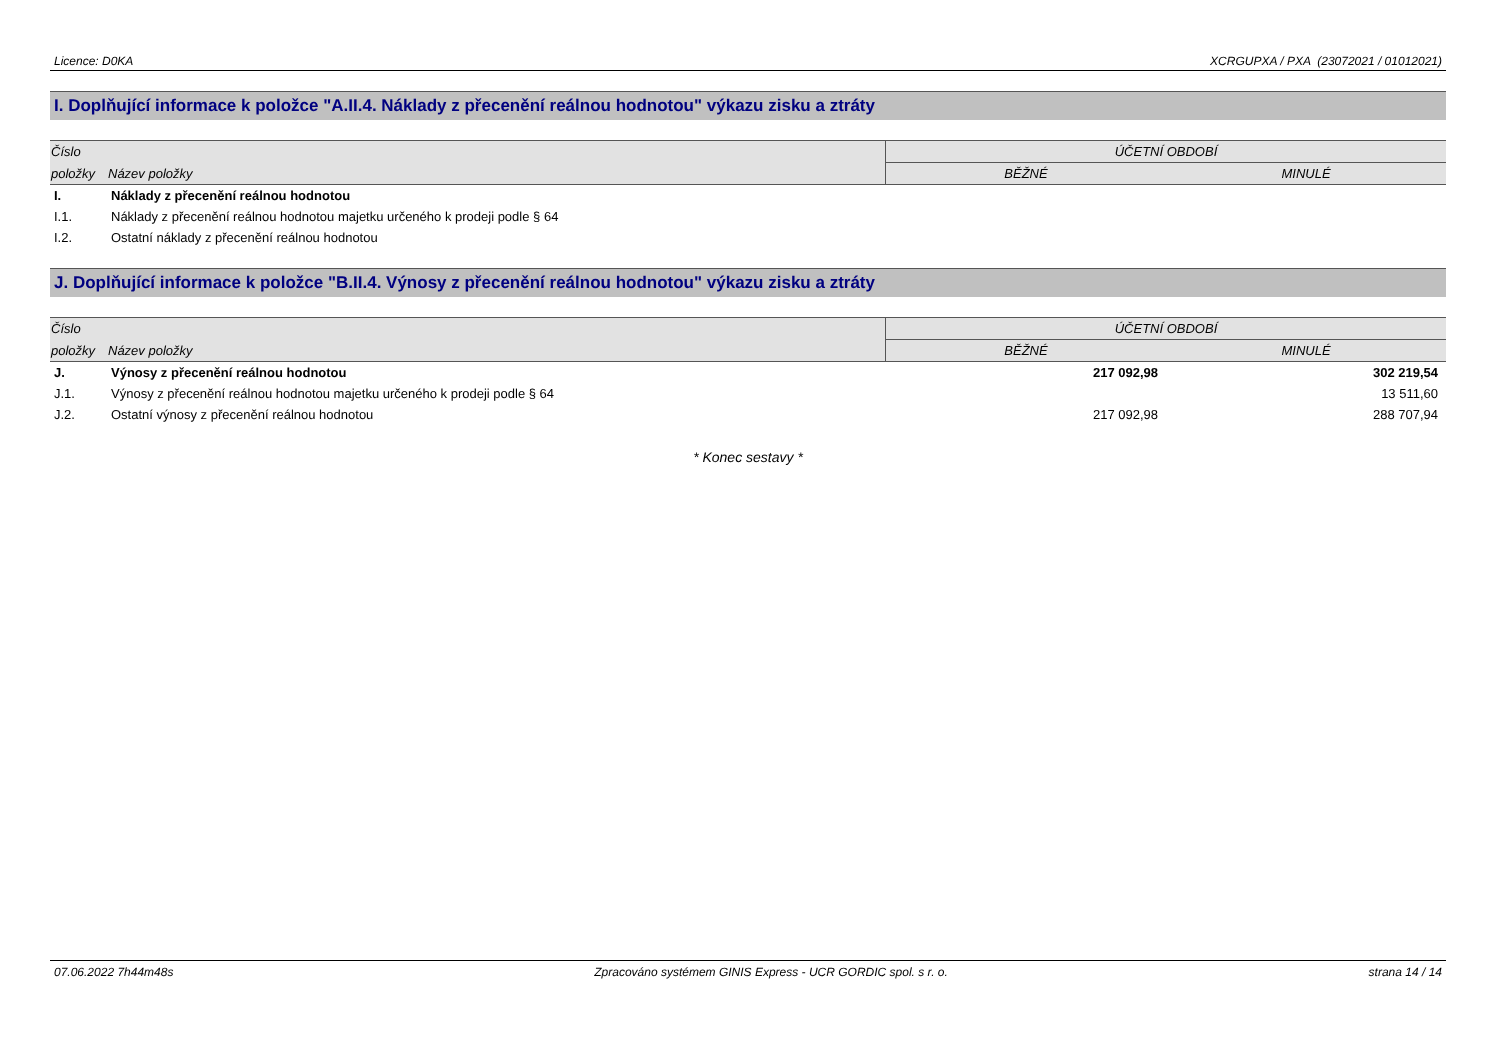Licence: D0KA XCRGUPXA / PXA (23072021 / 01012021)
I. Doplňující informace k položce "A.II.4. Náklady z přecenění reálnou hodnotou" výkazu zisku a ztráty
| Číslo | | ÚČETNÍ OBDOBÍ | |
| --- | --- | --- | --- |
| položky | Název položky | BĚŽNÉ | MINULÉ |
| I. | Náklady z přecenění reálnou hodnotou | | |
| I.1. | Náklady z přecenění reálnou hodnotou majetku určeného k prodeji podle § 64 | | |
| I.2. | Ostatní náklady z přecenění reálnou hodnotou | | |
J. Doplňující informace k položce "B.II.4. Výnosy z přecenění reálnou hodnotou" výkazu zisku a ztráty
| Číslo | | ÚČETNÍ OBDOBÍ | |
| --- | --- | --- | --- |
| položky | Název položky | BĚŽNÉ | MINULÉ |
| J. | Výnosy z přecenění reálnou hodnotou | 217 092,98 | 302 219,54 |
| J.1. | Výnosy z přecenění reálnou hodnotou majetku určeného k prodeji podle § 64 | | 13 511,60 |
| J.2. | Ostatní výnosy z přecenění reálnou hodnotou | 217 092,98 | 288 707,94 |
* Konec sestavy *
07.06.2022 7h44m48s Zpracováno systémem GINIS Express - UCR GORDIC spol. s r. o. strana 14 / 14